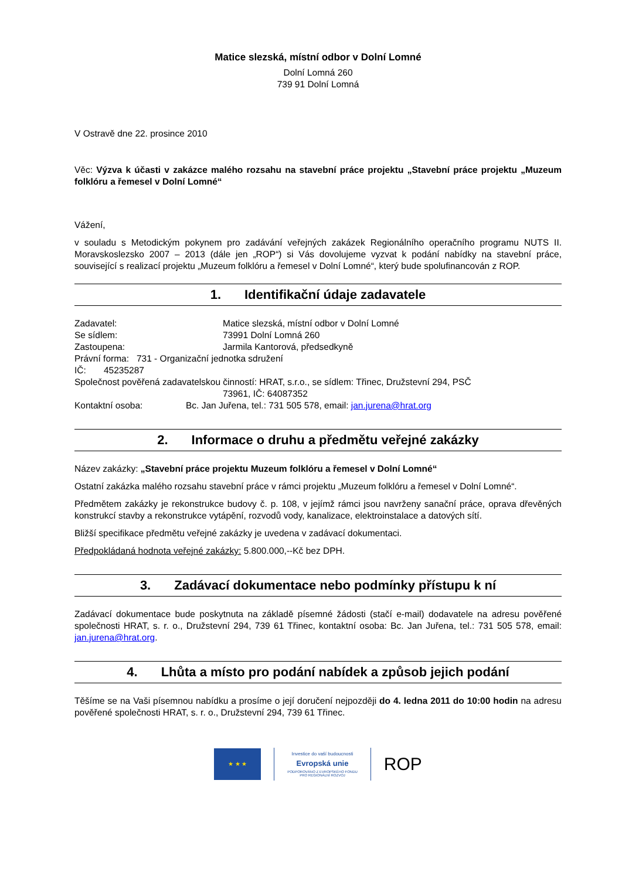Matice slezská, místní odbor v Dolní Lomné
Dolní Lomná 260
739 91 Dolní Lomná
V Ostravě dne 22. prosince 2010
Věc: Výzva k účasti v zakázce malého rozsahu na stavební práce projektu „Stavební práce projektu „Muzeum folklóru a řemesel v Dolní Lomné“
Vážení,
v souladu s Metodickým pokynem pro zadávání veřejných zakázek Regionálního operačního programu NUTS II. Moravskoslezsko 2007 – 2013 (dále jen „ROP“) si Vás dovolujeme vyzvat k podání nabídky na stavební práce, související s realizací projektu „Muzeum folklóru a řemesel v Dolní Lomné“, který bude spolufinancován z ROP.
1. Identifikační údaje zadavatele
Zadavatel: Matice slezská, místní odbor v Dolní Lomné
Se sídlem: 73991 Dolní Lomná 260
Zastoupena: Jarmila Kantorová, předsedkyně
Právní forma: 731 - Organizační jednotka sdružení
IČ: 45235287
Společnost pověřená zadavatelskou činností: HRAT, s.r.o., se sídlem: Třinec, Družstevní 294, PSČ
73961, IČ: 64087352
Kontaktní osoba: Bc. Jan Juřena, tel.: 731 505 578, email: jan.jurena@hrat.org
2. Informace o druhu a předmětu veřejné zakázky
Název zakázky: „Stavební práce projektu Muzeum folklóru a řemesel v Dolní Lomné“
Ostatní zakázka malého rozsahu stavební práce v rámci projektu „Muzeum folklóru a řemesel v Dolní Lomné“.
Předmětem zakázky je rekonstrukce budovy č. p. 108, v jejímž rámci jsou navrženy sanační práce, oprava dřevěných konstrukcí stavby a rekonstrukce vytápění, rozvodů vody, kanalizace, elektroinstalace a datových sítí.
Bližší specifikace předmětu veřejné zakázky je uvedena v zadávací dokumentaci.
Předpokládaná hodnota veřejné zakázky: 5.800.000,--Kč bez DPH.
3. Zadávací dokumentace nebo podmínky přístupu k ní
Zadávací dokumentace bude poskytnuta na základě písemné žádosti (stačí e-mail) dodavatele na adresu pověřené společnosti HRAT, s. r. o., Družstevní 294, 739 61 Třinec, kontaktní osoba: Bc. Jan Juřena, tel.: 731 505 578, email: jan.jurena@hrat.org.
4. Lhůta a místo pro podání nabídek a způsob jejich podání
Těšíme se na Vaši písemnou nabídku a prosíme o její doručení nejpozději do 4. ledna 2011 do 10:00 hodin na adresu pověřené společnosti HRAT, s. r. o., Družstevní 294, 739 61 Třinec.
★ ★ ★
Investice do vaší budoucnosti
Evropská unie
PODPOROVÁNO Z EVROPSKÉHO FONDU
PRO REGIONÁLNÍ ROZVOJ
ROP